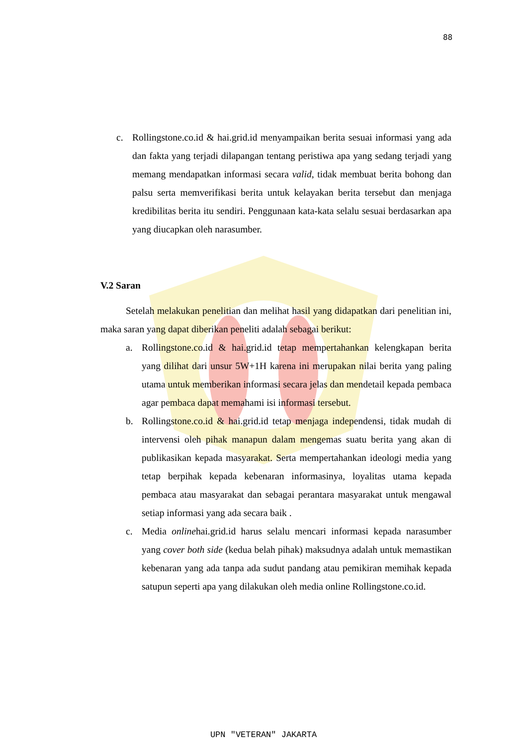88
c. Rollingstone.co.id & hai.grid.id menyampaikan berita sesuai informasi yang ada dan fakta yang terjadi dilapangan tentang peristiwa apa yang sedang terjadi yang memang mendapatkan informasi secara valid, tidak membuat berita bohong dan palsu serta memverifikasi berita untuk kelayakan berita tersebut dan menjaga kredibilitas berita itu sendiri. Penggunaan kata-kata selalu sesuai berdasarkan apa yang diucapkan oleh narasumber.
V.2 Saran
Setelah melakukan penelitian dan melihat hasil yang didapatkan dari penelitian ini, maka saran yang dapat diberikan peneliti adalah sebagai berikut:
a. Rollingstone.co.id & hai.grid.id tetap mempertahankan kelengkapan berita yang dilihat dari unsur 5W+1H karena ini merupakan nilai berita yang paling utama untuk memberikan informasi secara jelas dan mendetail kepada pembaca agar pembaca dapat memahami isi informasi tersebut.
b. Rollingstone.co.id & hai.grid.id tetap menjaga independensi, tidak mudah di intervensi oleh pihak manapun dalam mengemas suatu berita yang akan di publikasikan kepada masyarakat. Serta mempertahankan ideologi media yang tetap berpihak kepada kebenaran informasinya, loyalitas utama kepada pembaca atau masyarakat dan sebagai perantara masyarakat untuk mengawal setiap informasi yang ada secara baik .
c. Media onlinehai.grid.id harus selalu mencari informasi kepada narasumber yang cover both side (kedua belah pihak) maksudnya adalah untuk memastikan kebenaran yang ada tanpa ada sudut pandang atau pemikiran memihak kepada satupun seperti apa yang dilakukan oleh media online Rollingstone.co.id.
UPN "VETERAN" JAKARTA